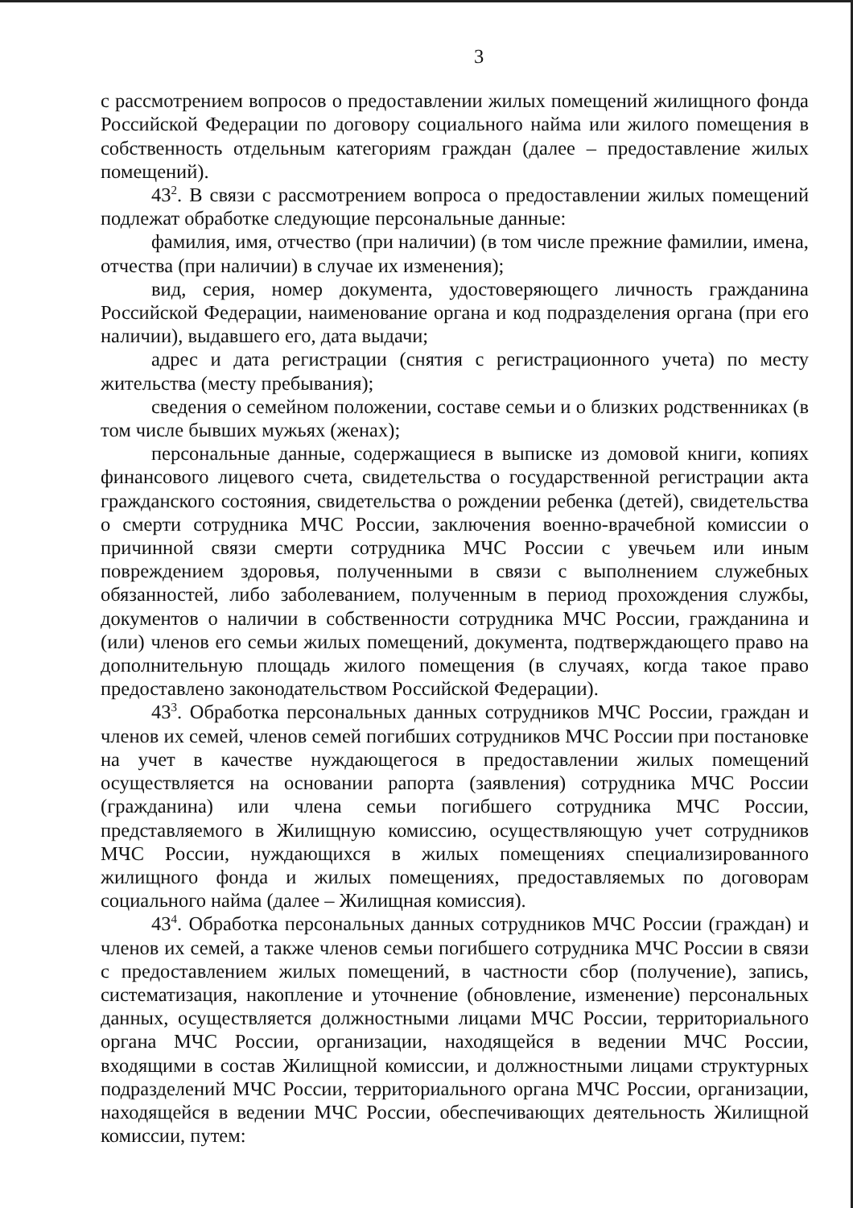3
с рассмотрением вопросов о предоставлении жилых помещений жилищного фонда Российской Федерации по договору социального найма или жилого помещения в собственность отдельным категориям граждан (далее – предоставление жилых помещений).
43<sup>2</sup>. В связи с рассмотрением вопроса о предоставлении жилых помещений подлежат обработке следующие персональные данные:
фамилия, имя, отчество (при наличии) (в том числе прежние фамилии, имена, отчества (при наличии) в случае их изменения);
вид, серия, номер документа, удостоверяющего личность гражданина Российской Федерации, наименование органа и код подразделения органа (при его наличии), выдавшего его, дата выдачи;
адрес и дата регистрации (снятия с регистрационного учета) по месту жительства (месту пребывания);
сведения о семейном положении, составе семьи и о близких родственниках (в том числе бывших мужьях (женах);
персональные данные, содержащиеся в выписке из домовой книги, копиях финансового лицевого счета, свидетельства о государственной регистрации акта гражданского состояния, свидетельства о рождении ребенка (детей), свидетельства о смерти сотрудника МЧС России, заключения военно-врачебной комиссии о причинной связи смерти сотрудника МЧС России с увечьем или иным повреждением здоровья, полученными в связи с выполнением служебных обязанностей, либо заболеванием, полученным в период прохождения службы, документов о наличии в собственности сотрудника МЧС России, гражданина и (или) членов его семьи жилых помещений, документа, подтверждающего право на дополнительную площадь жилого помещения (в случаях, когда такое право предоставлено законодательством Российской Федерации).
43<sup>3</sup>. Обработка персональных данных сотрудников МЧС России, граждан и членов их семей, членов семей погибших сотрудников МЧС России при постановке на учет в качестве нуждающегося в предоставлении жилых помещений осуществляется на основании рапорта (заявления) сотрудника МЧС России (гражданина) или члена семьи погибшего сотрудника МЧС России, представляемого в Жилищную комиссию, осуществляющую учет сотрудников МЧС России, нуждающихся в жилых помещениях специализированного жилищного фонда и жилых помещениях, предоставляемых по договорам социального найма (далее – Жилищная комиссия).
43<sup>4</sup>. Обработка персональных данных сотрудников МЧС России (граждан) и членов их семей, а также членов семьи погибшего сотрудника МЧС России в связи с предоставлением жилых помещений, в частности сбор (получение), запись, систематизация, накопление и уточнение (обновление, изменение) персональных данных, осуществляется должностными лицами МЧС России, территориального органа МЧС России, организации, находящейся в ведении МЧС России, входящими в состав Жилищной комиссии, и должностными лицами структурных подразделений МЧС России, территориального органа МЧС России, организации, находящейся в ведении МЧС России, обеспечивающих деятельность Жилищной комиссии, путем: